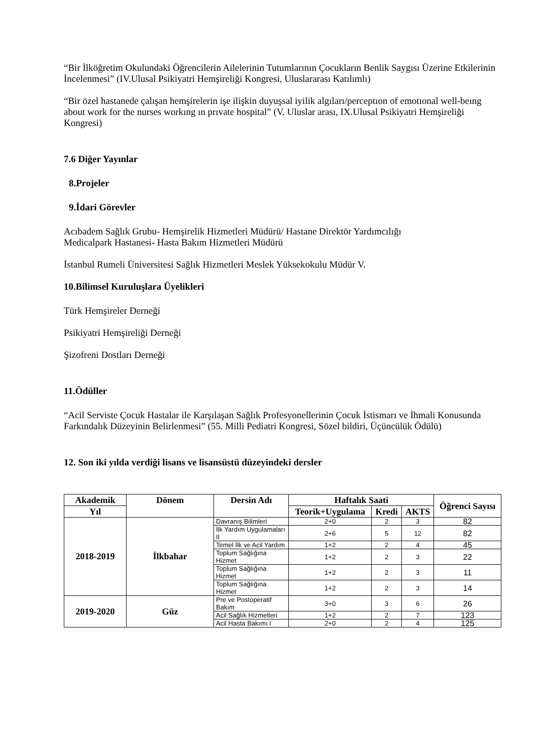“Bir İlköğretim Okulundaki Öğrencilerin Ailelerinin Tutumlarının Çocukların Benlik Saygısı Üzerine Etkilerinin İncelenmesi” (IV.Ulusal Psikiyatri Hemşireliği Kongresi, Uluslararası Katılımlı)
“Bir özel hastanede çalışan hemşirelerin işe ilişkin duyuşsal iyilik algıları/perceptıon of emotıonal well-beıng about work for the nurses workıng ın prıvate hospital” (V. Uluslar arası, IX.Ulusal Psikiyatri Hemşireliği Kongresi)
7.6 Diğer Yayınlar
8.Projeler
9.İdari Görevler
Acıbadem Sağlık Grubu- Hemşirelik Hizmetleri Müdürü/ Hastane Direktör Yardımcılığı
Medicalpark Hastanesi- Hasta Bakım Hizmetleri Müdürü
İstanbul Rumeli Üniversitesi Sağlık Hizmetleri Meslek Yüksekokulu Müdür V.
10.Bilimsel Kuruluşlara Üyelikleri
Türk Hemşireler Derneği
Psikiyatri Hemşireliği Derneği
Şizofreni Dostları Derneği
11.Ödüller
“Acil Serviste Çocuk Hastalar ile Karşılaşan Sağlık Profesyonellerinin Çocuk İstismarı ve İhmali Konusunda Farkındalık Düzeyinin Belirlenmesi” (55. Milli Pediatri Kongresi, Sözel bildiri, Üçüncülük Ödülü)
12. Son iki yılda verdiği lisans ve lisansüstü düzeyindeki dersler
| Akademik | Dönem | Dersin Adı | Haftalık Saati | | | Öğrenci Sayısı |
| --- | --- | --- | --- | --- | --- | --- |
| Yıl | | | Teorik+Uygulama | Kredi | AKTS | |
| 2018-2019 | İlkbahar | Davranış Bilimleri | 2+0 | 2 | 3 | 82 |
| | | İlk Yardım Uygulamaları II | 2+6 | 5 | 12 | 82 |
| | | Temel İlk ve Acil Yardım | 1+2 | 2 | 4 | 45 |
| | | Toplum Sağlığına Hizmet | 1+2 | 2 | 3 | 22 |
| | | Toplum Sağlığına Hizmet | 1+2 | 2 | 3 | 11 |
| | | Toplum Sağlığına Hizmet | 1+2 | 2 | 3 | 14 |
| 2019-2020 | Güz | Pre ve Postoperatif Bakım | 3+0 | 3 | 6 | 26 |
| | | Acil Sağlık Hizmetleri | 1+2 | 2 | 7 | 123 |
| | | Acil Hasta Bakımı I | 2+0 | 2 | 4 | 125 |